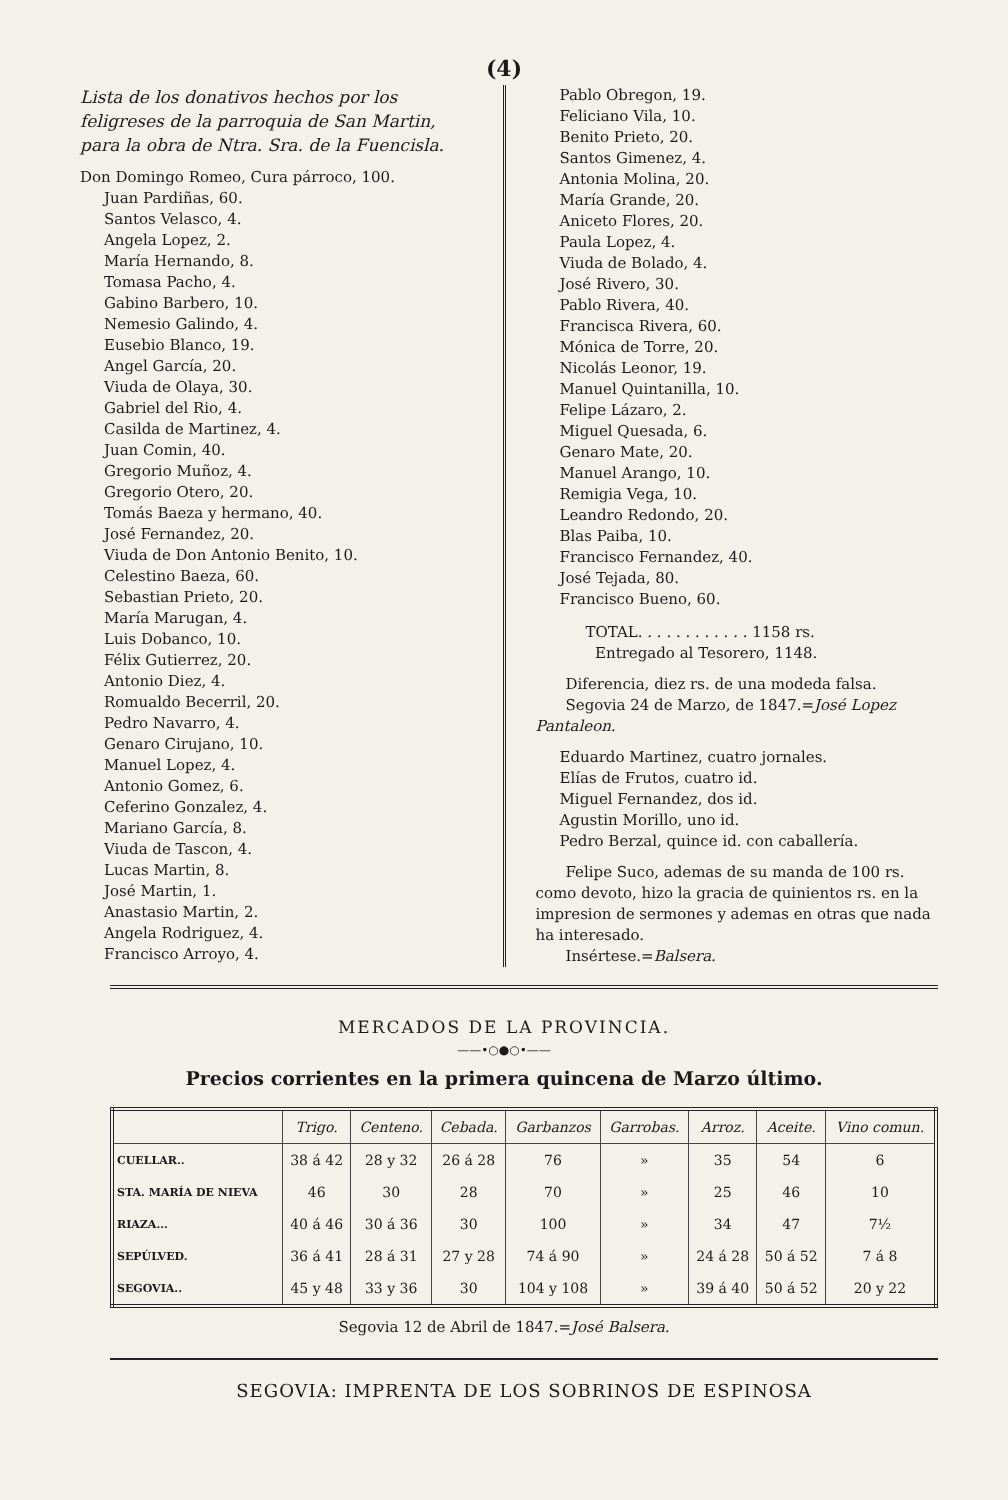(4)
Lista de los donativos hechos por los feligreses de la parroquia de San Martin, para la obra de Ntra. Sra. de la Fuencisla.
Don Domingo Romeo, Cura párroco, 100.
Juan Pardiñas, 60.
Santos Velasco, 4.
Angela Lopez, 2.
María Hernando, 8.
Tomasa Pacho, 4.
Gabino Barbero, 10.
Nemesio Galindo, 4.
Eusebio Blanco, 19.
Angel García, 20.
Viuda de Olaya, 30.
Gabriel del Rio, 4.
Casilda de Martinez, 4.
Juan Comin, 40.
Gregorio Muñoz, 4.
Gregorio Otero, 20.
Tomás Baeza y hermano, 40.
José Fernandez, 20.
Viuda de Don Antonio Benito, 10.
Celestino Baeza, 60.
Sebastian Prieto, 20.
María Marugan, 4.
Luis Dobanco, 10.
Félix Gutierrez, 20.
Antonio Diez, 4.
Romualdo Becerril, 20.
Pedro Navarro, 4.
Genaro Cirujano, 10.
Manuel Lopez, 4.
Antonio Gomez, 6.
Ceferino Gonzalez, 4.
Mariano García, 8.
Viuda de Tascon, 4.
Lucas Martin, 8.
José Martin, 1.
Anastasio Martin, 2.
Angela Rodriguez, 4.
Francisco Arroyo, 4.
Pablo Obregon, 19.
Feliciano Vila, 10.
Benito Prieto, 20.
Santos Gimenez, 4.
Antonia Molina, 20.
María Grande, 20.
Aniceto Flores, 20.
Paula Lopez, 4.
Viuda de Bolado, 4.
José Rivero, 30.
Pablo Rivera, 40.
Francisca Rivera, 60.
Mónica de Torre, 20.
Nicolás Leonor, 19.
Manuel Quintanilla, 10.
Felipe Lázaro, 2.
Miguel Quesada, 6.
Genaro Mate, 20.
Manuel Arango, 10.
Remigia Vega, 10.
Leandro Redondo, 20.
Blas Paiba, 10.
Francisco Fernandez, 40.
José Tejada, 80.
Francisco Bueno, 60.
TOTAL. . . . . . . . . . . . 1158 rs.
Entregado al Tesorero, 1148.
Diferencia, diez rs. de una modeda falsa.
Segovia 24 de Marzo, de 1847.=José Lopez Pantaleon.
Eduardo Martinez, cuatro jornales.
Elías de Frutos, cuatro id.
Miguel Fernandez, dos id.
Agustin Morillo, uno id.
Pedro Berzal, quince id. con caballería.
Felipe Suco, ademas de su manda de 100 rs. como devoto, hizo la gracia de quinientos rs. en la impresion de sermones y ademas en otras que nada ha interesado.
Insértese.=Balsera.
MERCADOS DE LA PROVINCIA.
——•○●○•——
Precios corrientes en la primera quincena de Marzo último.
| | Trigo. | Centeno. | Cebada. | Garbanzos | Garrobas. | Arroz. | Aceite. | Vino comun. |
| --- | --- | --- | --- | --- | --- | --- | --- | --- |
| CUELLAR.. | 38 á 42 | 28 y 32 | 26 á 28 | 76 | » | 35 | 54 | 6 |
| STA. MARÍA DE NIEVA | 46 | 30 | 28 | 70 | » | 25 | 46 | 10 |
| RIAZA... | 40 á 46 | 30 á 36 | 30 | 100 | » | 34 | 47 | 7½ |
| SEPÚLVED. | 36 á 41 | 28 á 31 | 27 y 28 | 74 á 90 | » | 24 á 28 | 50 á 52 | 7 á 8 |
| SEGOVIA.. | 45 y 48 | 33 y 36 | 30 | 104 y 108 | » | 39 á 40 | 50 á 52 | 20 y 22 |
Segovia 12 de Abril de 1847.=José Balsera.
SEGOVIA: IMPRENTA DE LOS SOBRINOS DE ESPINOSA